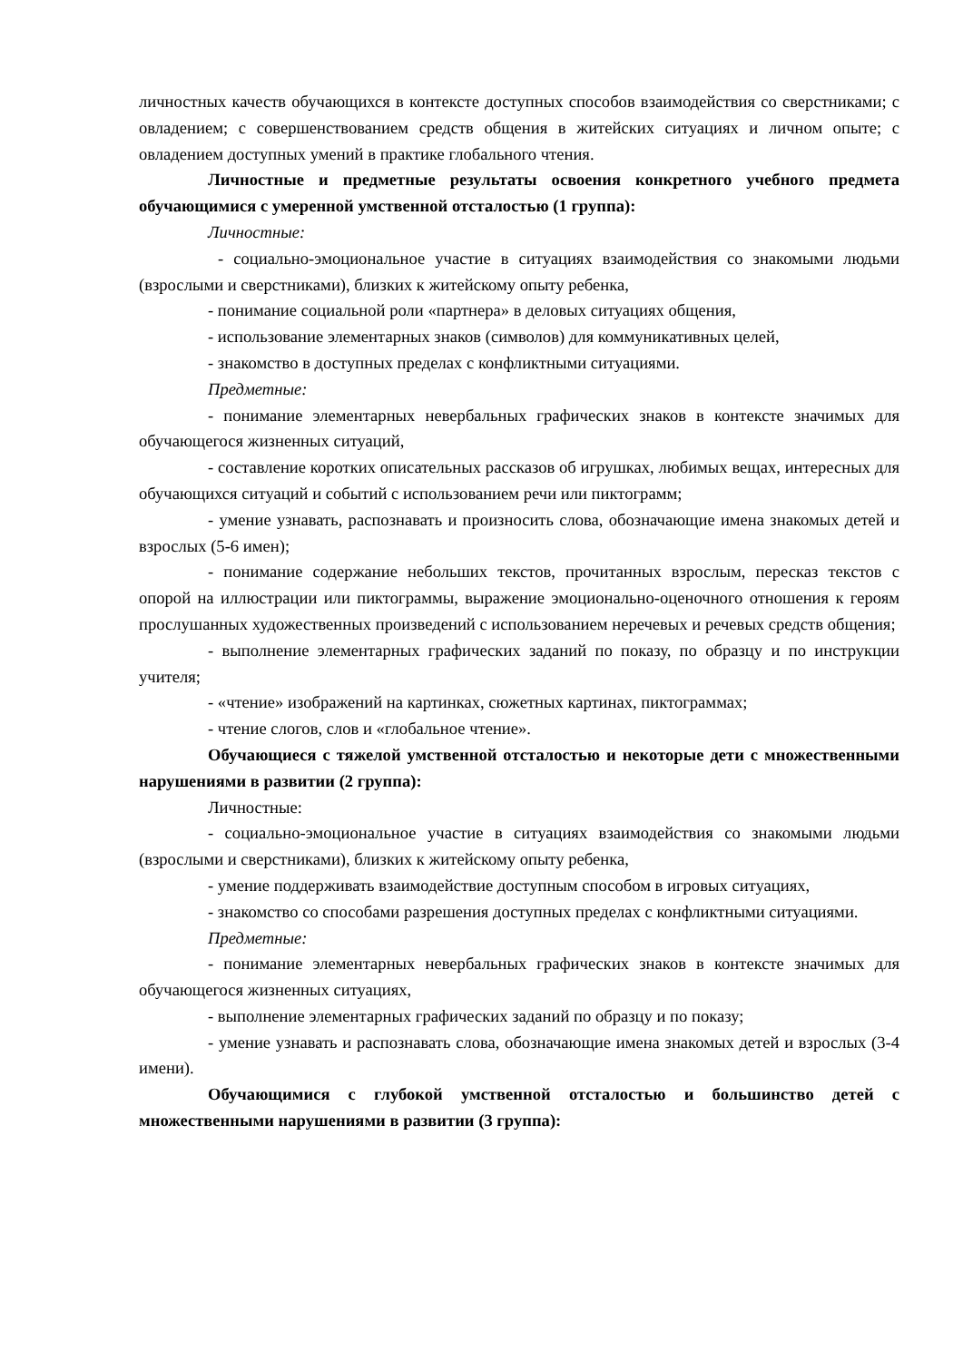личностных качеств обучающихся в контексте доступных способов взаимодействия со сверстниками; с овладением; с совершенствованием средств общения в житейских ситуациях и личном опыте; с овладением доступных умений в практике глобального чтения.
Личностные и предметные результаты освоения конкретного учебного предмета обучающимися с умеренной умственной отсталостью (1 группа):
Личностные:
- социально-эмоциональное участие в ситуациях взаимодействия со знакомыми людьми (взрослыми и сверстниками), близких к житейскому опыту ребенка,
- понимание социальной роли «партнера» в деловых ситуациях общения,
- использование элементарных знаков (символов) для коммуникативных целей,
- знакомство в доступных пределах с конфликтными ситуациями.
Предметные:
- понимание элементарных невербальных графических знаков в контексте значимых для обучающегося жизненных ситуаций,
- составление коротких описательных рассказов об игрушках, любимых вещах, интересных для обучающихся ситуаций и событий с использованием речи или пиктограмм;
- умение узнавать, распознавать и произносить слова, обозначающие имена знакомых детей и взрослых (5-6 имен);
- понимание содержание небольших текстов, прочитанных взрослым, пересказ текстов с опорой на иллюстрации или пиктограммы, выражение эмоционально-оценочного отношения к героям прослушанных художественных произведений с использованием неречевых и речевых средств общения;
- выполнение элементарных графических заданий по показу, по образцу и по инструкции учителя;
- «чтение» изображений на картинках, сюжетных картинах, пиктограммах;
- чтение слогов, слов и «глобальное чтение».
Обучающиеся с тяжелой умственной отсталостью и некоторые дети с множественными нарушениями в развитии (2 группа):
Личностные:
- социально-эмоциональное участие в ситуациях взаимодействия со знакомыми людьми (взрослыми и сверстниками), близких к житейскому опыту ребенка,
- умение поддерживать взаимодействие доступным способом в игровых ситуациях,
- знакомство со способами разрешения доступных пределах с конфликтными ситуациями.
Предметные:
- понимание элементарных невербальных графических знаков в контексте значимых для обучающегося жизненных ситуациях,
- выполнение элементарных графических заданий по образцу и по показу;
- умение узнавать и распознавать слова, обозначающие имена знакомых детей и взрослых (3-4 имени).
Обучающимися с глубокой умственной отсталостью и большинство детей с множественными нарушениями в развитии (3 группа):